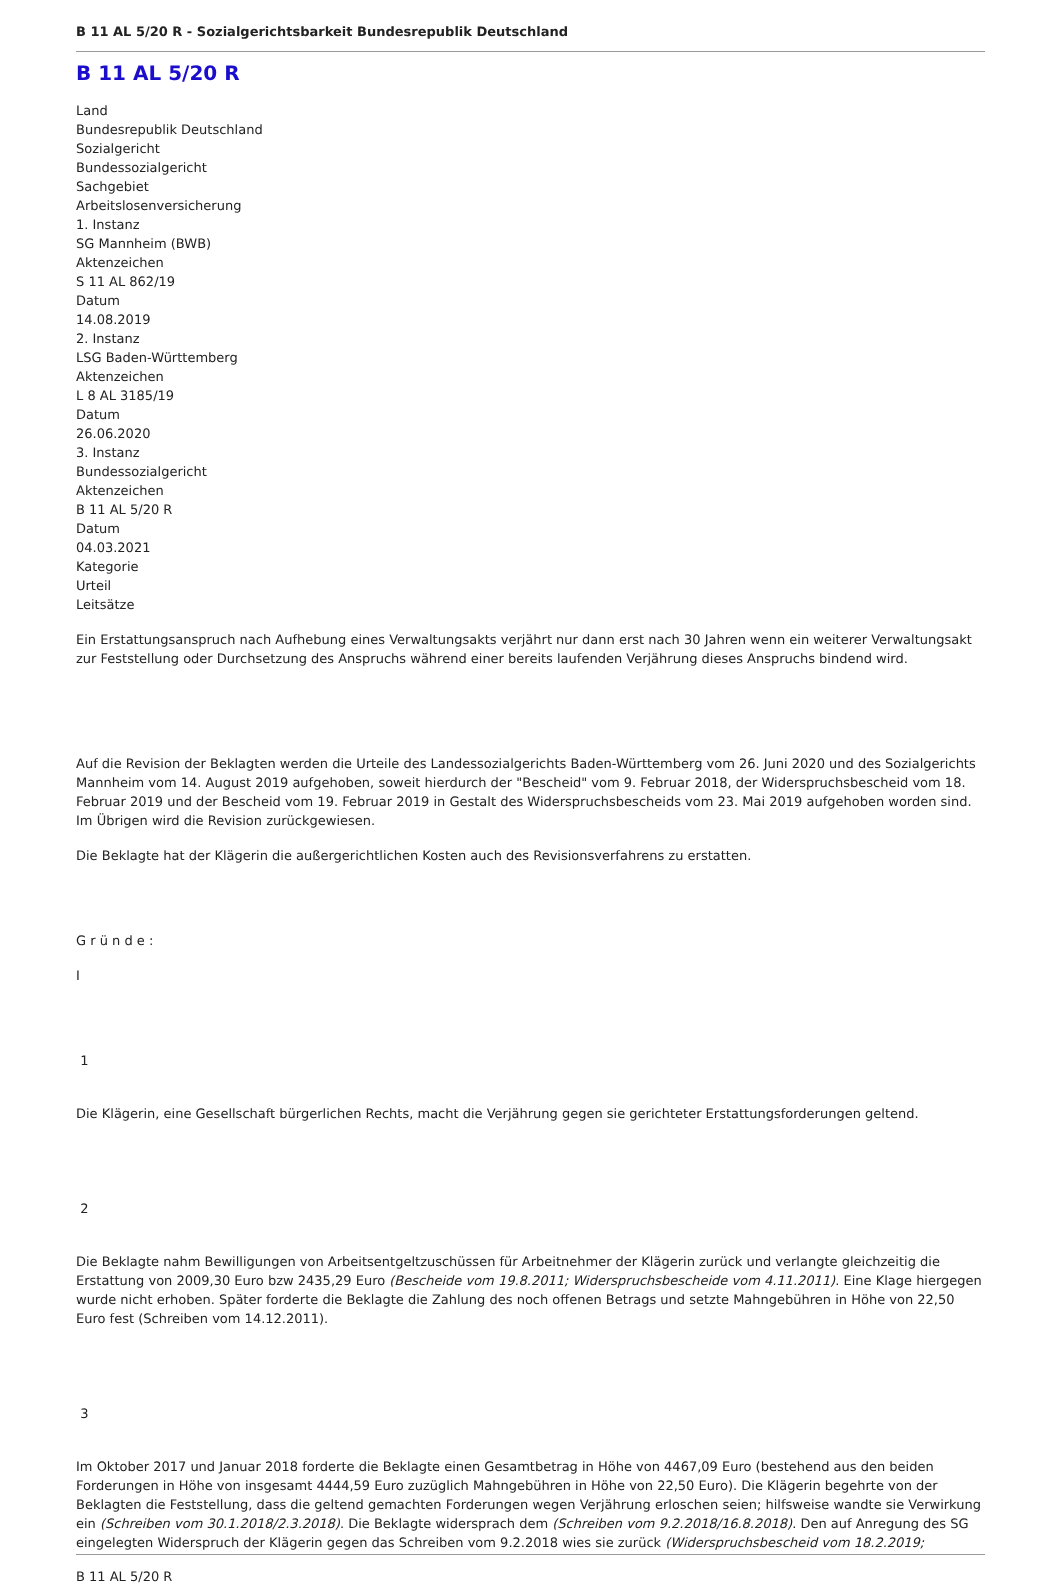B 11 AL 5/20 R - Sozialgerichtsbarkeit Bundesrepublik Deutschland
B 11 AL 5/20 R
Land
Bundesrepublik Deutschland
Sozialgericht
Bundessozialgericht
Sachgebiet
Arbeitslosenversicherung
1. Instanz
SG Mannheim (BWB)
Aktenzeichen
S 11 AL 862/19
Datum
14.08.2019
2. Instanz
LSG Baden-Württemberg
Aktenzeichen
L 8 AL 3185/19
Datum
26.06.2020
3. Instanz
Bundessozialgericht
Aktenzeichen
B 11 AL 5/20 R
Datum
04.03.2021
Kategorie
Urteil
Leitsätze
Ein Erstattungsanspruch nach Aufhebung eines Verwaltungsakts verjährt nur dann erst nach 30 Jahren wenn ein weiterer Verwaltungsakt zur Feststellung oder Durchsetzung des Anspruchs während einer bereits laufenden Verjährung dieses Anspruchs bindend wird.
Auf die Revision der Beklagten werden die Urteile des Landessozialgerichts Baden-Württemberg vom 26. Juni 2020 und des Sozialgerichts Mannheim vom 14. August 2019 aufgehoben, soweit hierdurch der "Bescheid" vom 9. Februar 2018, der Widerspruchsbescheid vom 18. Februar 2019 und der Bescheid vom 19. Februar 2019 in Gestalt des Widerspruchsbescheids vom 23. Mai 2019 aufgehoben worden sind. Im Übrigen wird die Revision zurückgewiesen.
Die Beklagte hat der Klägerin die außergerichtlichen Kosten auch des Revisionsverfahrens zu erstatten.
G r ü n d e :
I
1
Die Klägerin, eine Gesellschaft bürgerlichen Rechts, macht die Verjährung gegen sie gerichteter Erstattungsforderungen geltend.
2
Die Beklagte nahm Bewilligungen von Arbeitsentgeltzuschüssen für Arbeitnehmer der Klägerin zurück und verlangte gleichzeitig die Erstattung von 2009,30 Euro bzw 2435,29 Euro (Bescheide vom 19.8.2011; Widerspruchsbescheide vom 4.11.2011). Eine Klage hiergegen wurde nicht erhoben. Später forderte die Beklagte die Zahlung des noch offenen Betrags und setzte Mahngebühren in Höhe von 22,50 Euro fest (Schreiben vom 14.12.2011).
3
Im Oktober 2017 und Januar 2018 forderte die Beklagte einen Gesamtbetrag in Höhe von 4467,09 Euro (bestehend aus den beiden Forderungen in Höhe von insgesamt 4444,59 Euro zuzüglich Mahngebühren in Höhe von 22,50 Euro). Die Klägerin begehrte von der Beklagten die Feststellung, dass die geltend gemachten Forderungen wegen Verjährung erloschen seien; hilfsweise wandte sie Verwirkung ein (Schreiben vom 30.1.2018/2.3.2018). Die Beklagte widersprach dem (Schreiben vom 9.2.2018/16.8.2018). Den auf Anregung des SG eingelegten Widerspruch der Klägerin gegen das Schreiben vom 9.2.2018 wies sie zurück (Widerspruchsbescheid vom 18.2.2019;
B 11 AL 5/20 R